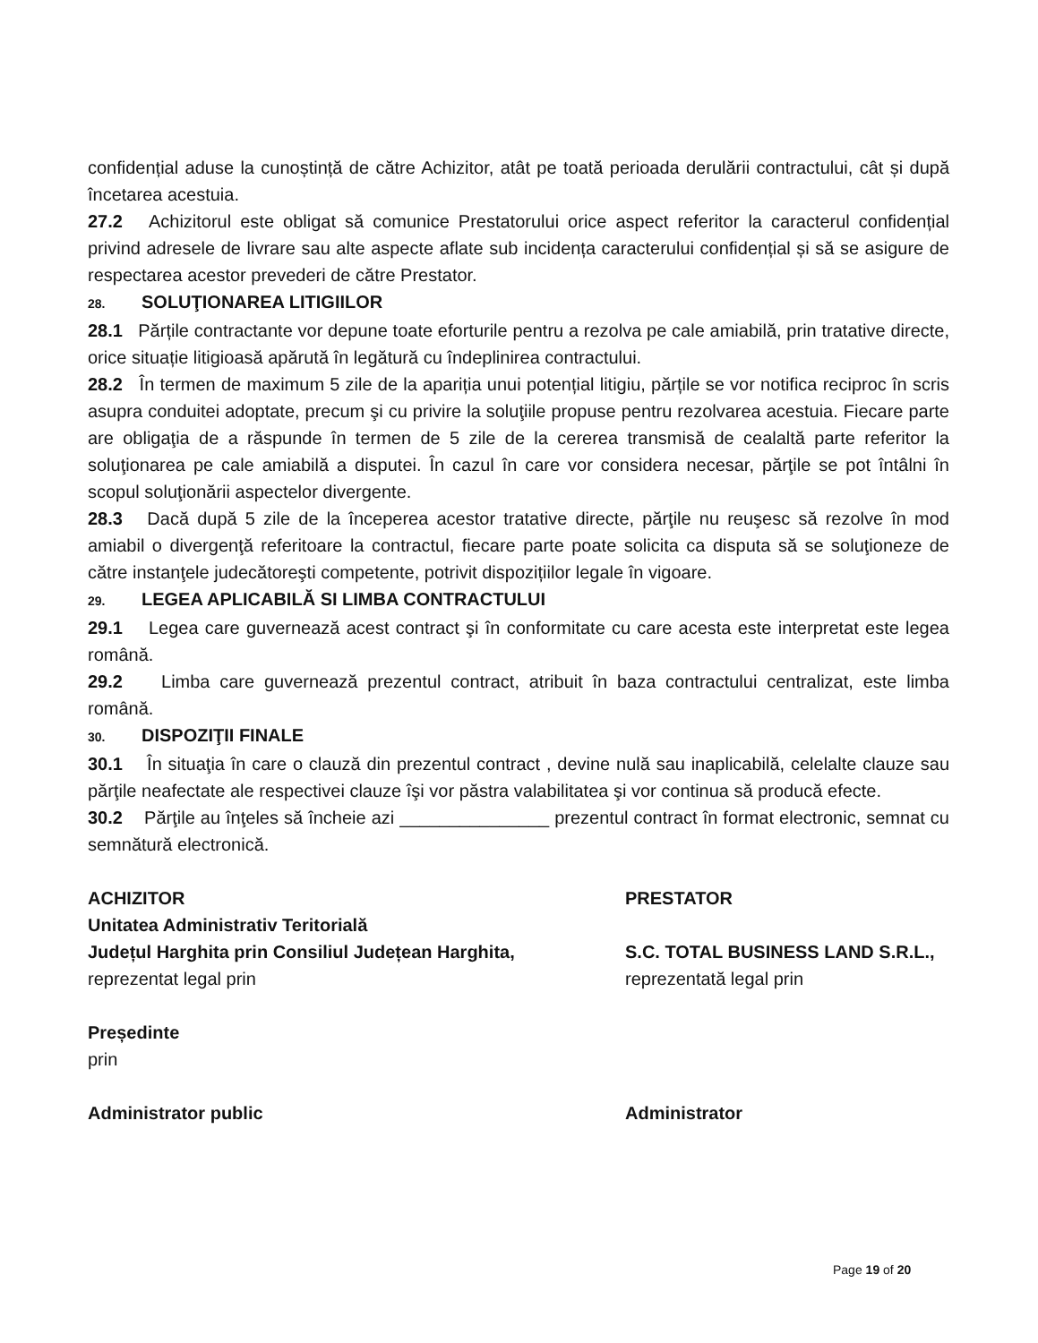confidențial aduse la cunoștință de către Achizitor, atât pe toată perioada derulării contractului, cât și după încetarea acestuia.
27.2 Achizitorul este obligat să comunice Prestatorului orice aspect referitor la caracterul confidențial privind adresele de livrare sau alte aspecte aflate sub incidența caracterului confidențial și să se asigure de respectarea acestor prevederi de către Prestator.
28. SOLUŢIONAREA LITIGIILOR
28.1 Părțile contractante vor depune toate eforturile pentru a rezolva pe cale amiabilă, prin tratative directe, orice situație litigioasă apărută în legătură cu îndeplinirea contractului.
28.2 În termen de maximum 5 zile de la apariția unui potențial litigiu, părțile se vor notifica reciproc în scris asupra conduitei adoptate, precum şi cu privire la soluţiile propuse pentru rezolvarea acestuia. Fiecare parte are obligaţia de a răspunde în termen de 5 zile de la cererea transmisă de cealaltă parte referitor la soluţionarea pe cale amiabilă a disputei. În cazul în care vor considera necesar, părţile se pot întâlni în scopul soluţionării aspectelor divergente.
28.3 Dacă după 5 zile de la începerea acestor tratative directe, părţile nu reuşesc să rezolve în mod amiabil o divergenţă referitoare la contractul, fiecare parte poate solicita ca disputa să se soluţioneze de către instanţele judecătoreşti competente, potrivit dispozițiilor legale în vigoare.
29. LEGEA APLICABILĂ SI LIMBA CONTRACTULUI
29.1 Legea care guvernează acest contract şi în conformitate cu care acesta este interpretat este legea română.
29.2 Limba care guvernează prezentul contract, atribuit în baza contractului centralizat, este limba română.
30. DISPOZIŢII FINALE
30.1 În situaţia în care o clauză din prezentul contract , devine nulă sau inaplicabilă, celelalte clauze sau părţile neafectate ale respectivei clauze îşi vor păstra valabilitatea şi vor continua să producă efecte.
30.2 Părţile au înţeles să încheie azi _______________ prezentul contract în format electronic, semnat cu semnătură electronică.
ACHIZITOR
Unitatea Administrativ Teritorială
Județul Harghita prin Consiliul Județean Harghita,
reprezentat legal prin
Președinte
prin
Administrator public
PRESTATOR
S.C. TOTAL BUSINESS LAND S.R.L.,
reprezentată legal prin
Administrator
Page 19 of 20